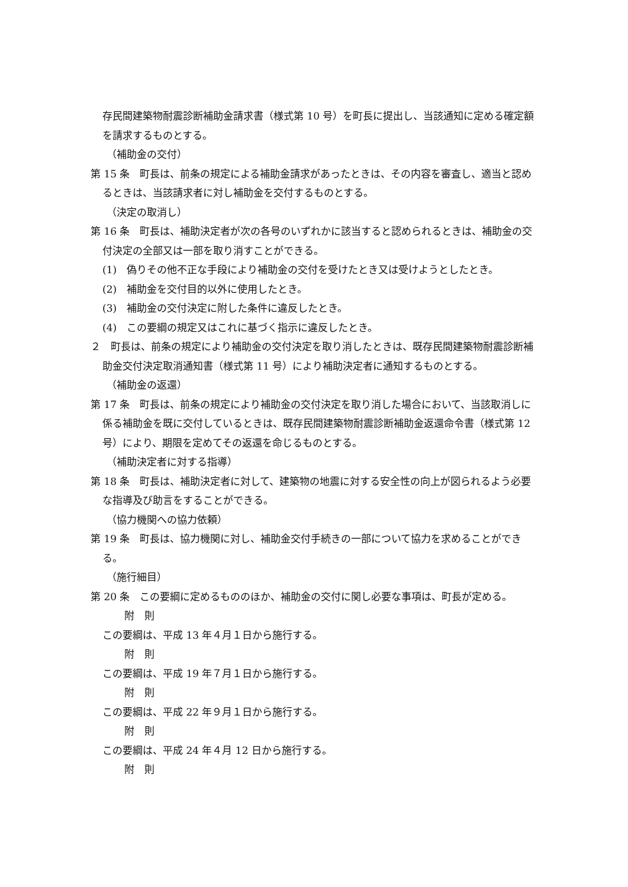存民間建築物耐震診断補助金請求書（様式第 10 号）を町長に提出し、当該通知に定める確定額を請求するものとする。
（補助金の交付）
第 15 条　町長は、前条の規定による補助金請求があったときは、その内容を審査し、適当と認めるときは、当該請求者に対し補助金を交付するものとする。
（決定の取消し）
第 16 条　町長は、補助決定者が次の各号のいずれかに該当すると認められるときは、補助金の交付決定の全部又は一部を取り消すことができる。
(1)　偽りその他不正な手段により補助金の交付を受けたとき又は受けようとしたとき。
(2)　補助金を交付目的以外に使用したとき。
(3)　補助金の交付決定に附した条件に違反したとき。
(4)　この要綱の規定又はこれに基づく指示に違反したとき。
２　町長は、前条の規定により補助金の交付決定を取り消したときは、既存民間建築物耐震診断補助金交付決定取消通知書（様式第 11 号）により補助決定者に通知するものとする。
（補助金の返還）
第 17 条　町長は、前条の規定により補助金の交付決定を取り消した場合において、当該取消しに係る補助金を既に交付しているときは、既存民間建築物耐震診断補助金返還命令書（様式第 12 号）により、期限を定めてその返還を命じるものとする。
（補助決定者に対する指導）
第 18 条　町長は、補助決定者に対して、建築物の地震に対する安全性の向上が図られるよう必要な指導及び助言をすることができる。
（協力機関への協力依頼）
第 19 条　町長は、協力機関に対し、補助金交付手続きの一部について協力を求めることができる。
（施行細目）
第 20 条　この要綱に定めるもののほか、補助金の交付に関し必要な事項は、町長が定める。
附　則
この要綱は、平成 13 年４月１日から施行する。
附　則
この要綱は、平成 19 年７月１日から施行する。
附　則
この要綱は、平成 22 年９月１日から施行する。
附　則
この要綱は、平成 24 年４月 12 日から施行する。
附　則